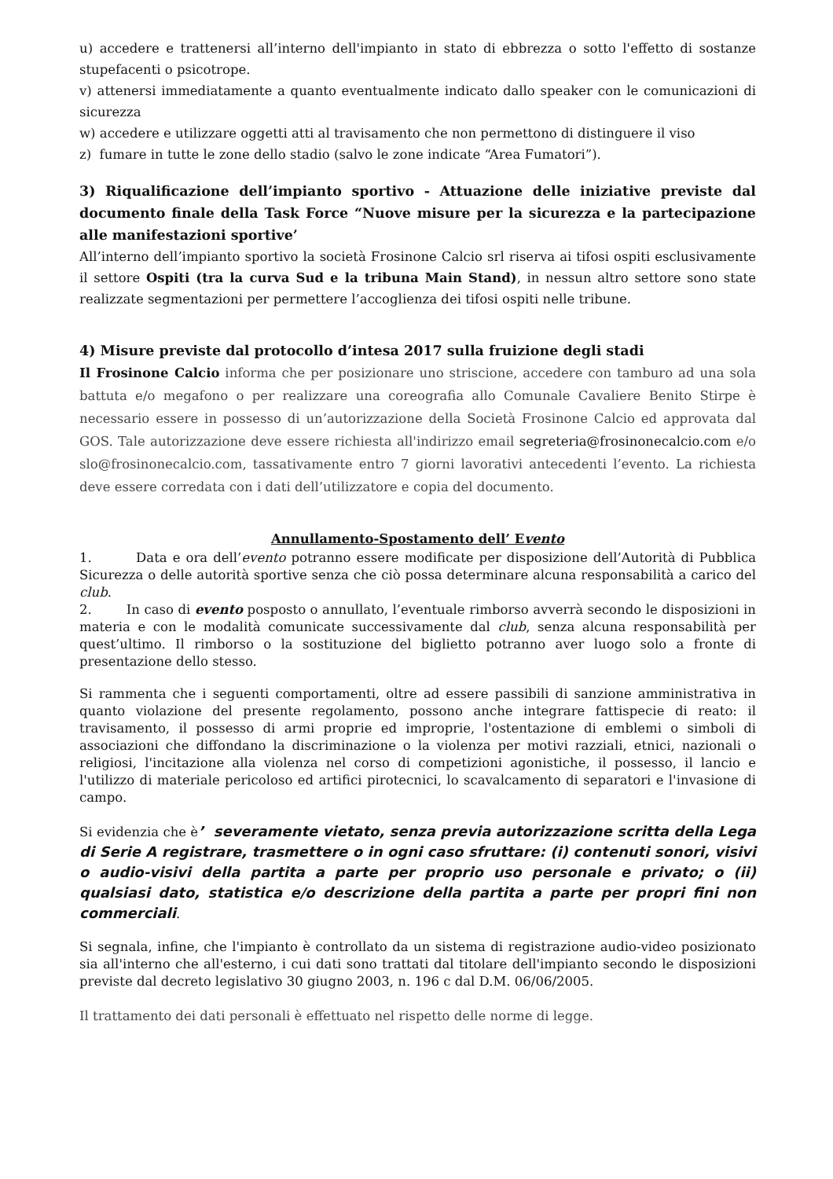u) accedere e trattenersi all’interno dell'impianto in stato di ebbrezza o sotto l'effetto di sostanze stupefacenti o psicotrope.
v) attenersi immediatamente a quanto eventualmente indicato dallo speaker con le comunicazioni di sicurezza
w) accedere e utilizzare oggetti atti al travisamento che non permettono di distinguere il viso
z) fumare in tutte le zone dello stadio (salvo le zone indicate “Area Fumatori”).
3) Riqualificazione dell’impianto sportivo - Attuazione delle iniziative previste dal documento finale della Task Force “Nuove misure per la sicurezza e la partecipazione alle manifestazioni sportive’
All’interno dell’impianto sportivo la società Frosinone Calcio srl riserva ai tifosi ospiti esclusivamente il settore Ospiti (tra la curva Sud e la tribuna Main Stand), in nessun altro settore sono state realizzate segmentazioni per permettere l’accoglienza dei tifosi ospiti nelle tribune.
4) Misure previste dal protocollo d’intesa 2017 sulla fruizione degli stadi
Il Frosinone Calcio informa che per posizionare uno striscione, accedere con tamburo ad una sola battuta e/o megafono o per realizzare una coreografia allo Comunale Cavaliere Benito Stirpe è necessario essere in possesso di un’autorizzazione della Società Frosinone Calcio ed approvata dal GOS. Tale autorizzazione deve essere richiesta all'indirizzo email segreteria@frosinonecalcio.com e/o slo@frosinonecalcio.com, tassativamente entro 7 giorni lavorativi antecedenti l’evento. La richiesta deve essere corredata con i dati dell’utilizzatore e copia del documento.
Annullamento-Spostamento dell’ Evento
1. Data e ora dell’evento potranno essere modificate per disposizione dell’Autorità di Pubblica Sicurezza o delle autorità sportive senza che ciò possa determinare alcuna responsabilità a carico del club.
2. In caso di evento posposto o annullato, l’eventuale rimborso avverrà secondo le disposizioni in materia e con le modalità comunicate successivamente dal club, senza alcuna responsabilità per quest’ultimo. Il rimborso o la sostituzione del biglietto potranno aver luogo solo a fronte di presentazione dello stesso.
Si rammenta che i seguenti comportamenti, oltre ad essere passibili di sanzione amministrativa in quanto violazione del presente regolamento, possono anche integrare fattispecie di reato: il travisamento, il possesso di armi proprie ed improprie, l'ostentazione di emblemi o simboli di associazioni che diffondano la discriminazione o la violenza per motivi razziali, etnici, nazionali o religiosi, l'incitazione alla violenza nel corso di competizioni agonistiche, il possesso, il lancio e l'utilizzo di materiale pericoloso ed artifici pirotecnici, lo scavalcamento di separatori e l'invasione di campo.
Si evidenzia che è’ severamente vietato, senza previa autorizzazione scritta della Lega di Serie A registrare, trasmettere o in ogni caso sfruttare: (i) contenuti sonori, visivi o audio-visivi della partita a parte per proprio uso personale e privato; o (ii) qualsiasi dato, statistica e/o descrizione della partita a parte per propri fini non commerciali.
Si segnala, infine, che l'impianto è controllato da un sistema di registrazione audio-video posizionato sia all'interno che all'esterno, i cui dati sono trattati dal titolare dell'impianto secondo le disposizioni previste dal decreto legislativo 30 giugno 2003, n. 196 c dal D.M. 06/06/2005.
Il trattamento dei dati personali è effettuato nel rispetto delle norme di legge.